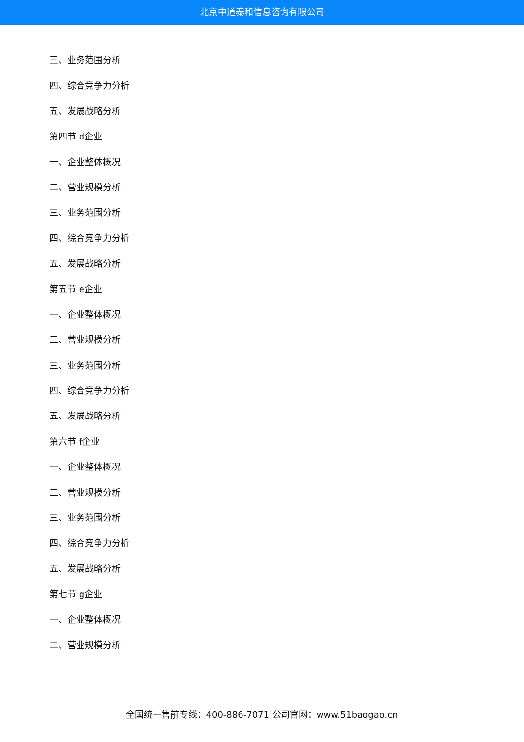北京中道泰和信息咨询有限公司
三、业务范围分析
四、综合竞争力分析
五、发展战略分析
第四节 d企业
一、企业整体概况
二、营业规模分析
三、业务范围分析
四、综合竞争力分析
五、发展战略分析
第五节 e企业
一、企业整体概况
二、营业规模分析
三、业务范围分析
四、综合竞争力分析
五、发展战略分析
第六节 f企业
一、企业整体概况
二、营业规模分析
三、业务范围分析
四、综合竞争力分析
五、发展战略分析
第七节 g企业
一、企业整体概况
二、营业规模分析
全国统一售前专线：400-886-7071 公司官网：www.51baogao.cn